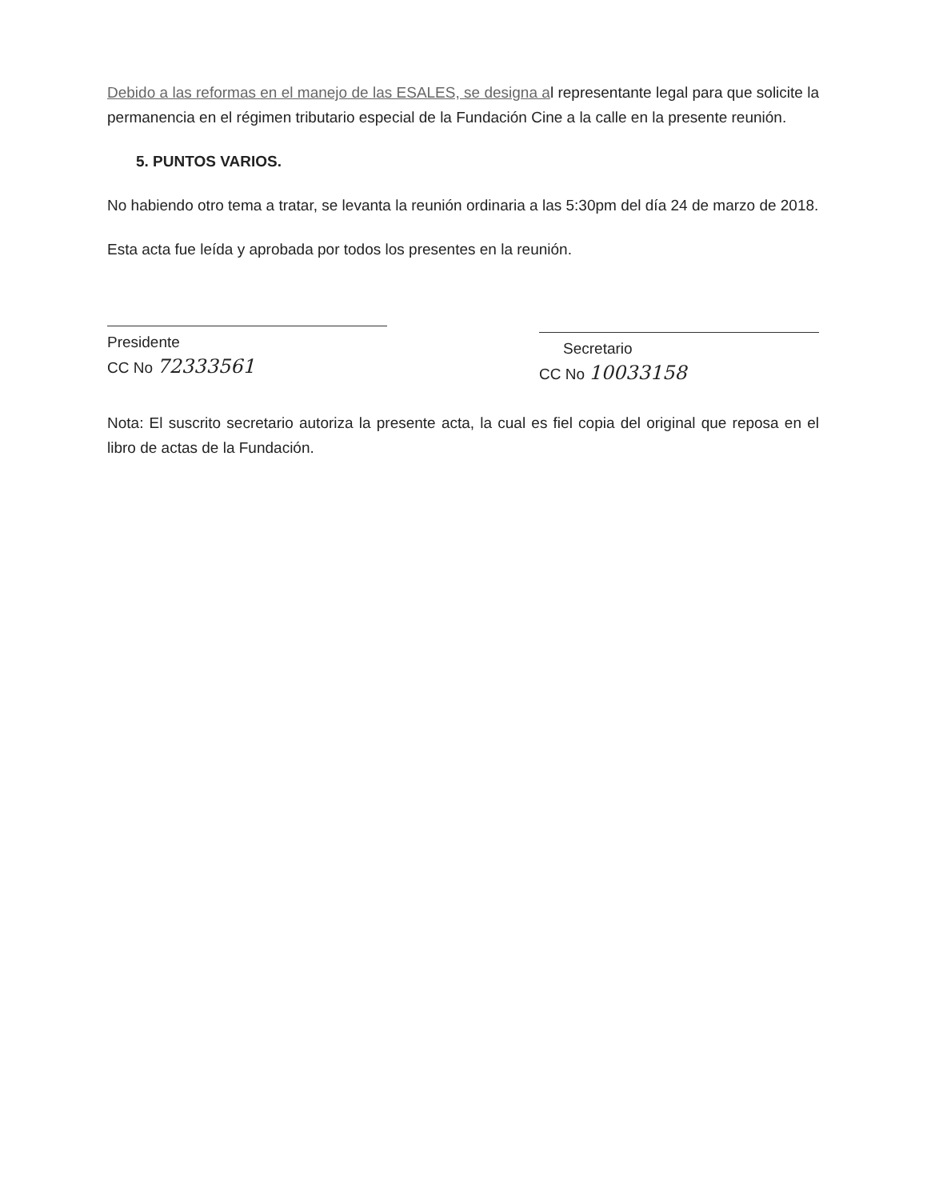Debido a las reformas en el manejo de las ESALES, se designa al representante legal para que solicite la permanencia en el régimen tributario especial de la Fundación Cine a la calle en la presente reunión.
5. PUNTOS VARIOS.
No habiendo otro tema a tratar, se levanta la reunión ordinaria a las 5:30pm del día 24 de marzo de 2018.
Esta acta fue leída y aprobada por todos los presentes en la reunión.
Presidente
CC No 72333561
Secretario
CC No 10033158
Nota: El suscrito secretario autoriza la presente acta, la cual es fiel copia del original que reposa en el libro de actas de la Fundación.